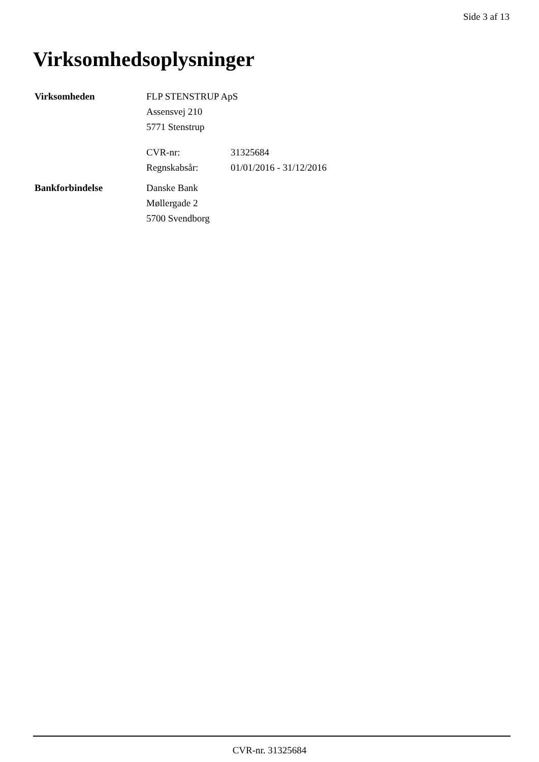Side 3 af 13
Virksomhedsoplysninger
Virksomheden FLP STENSTRUP ApS
Assensvej 210
5771 Stenstrup
CVR-nr: 31325684
Regnskabsår: 01/01/2016 - 31/12/2016
Bankforbindelse Danske Bank
Møllergade 2
5700 Svendborg
CVR-nr. 31325684